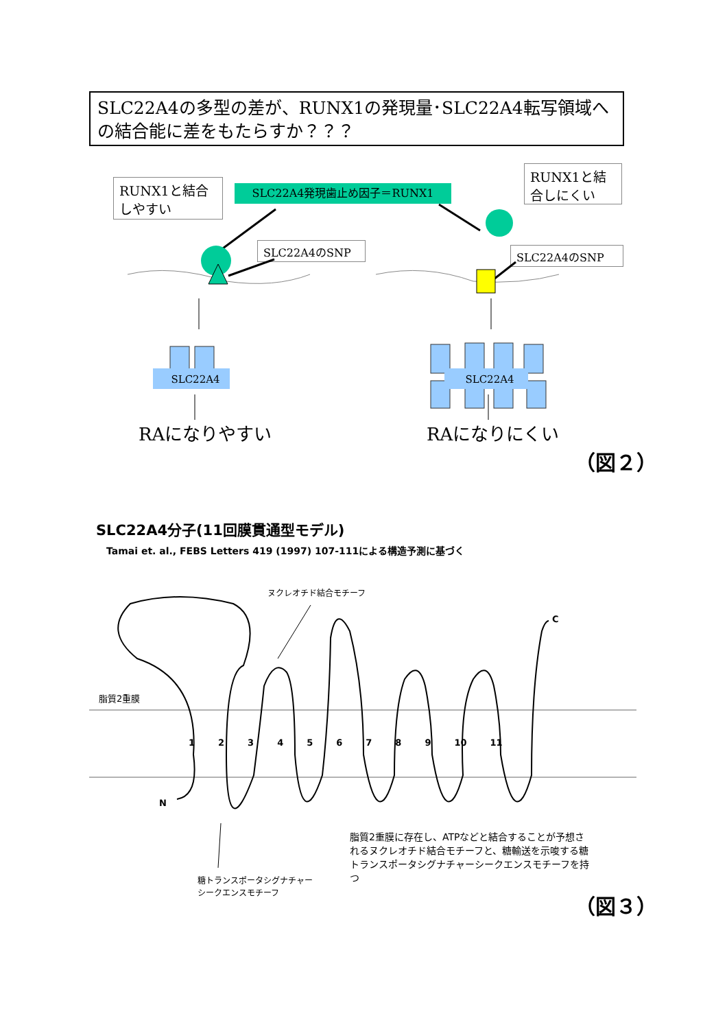SLC22A4の多型の差が、RUNX1の発現量･SLC22A4転写領域への結合能に差をもたらすか？？？
RUNX1と結合しやすい
SLC22A4発現歯止め因子＝RUNX1
RUNX1と結合しにくい
SLC22A4のSNP SLC22A4のSNP
SLC22A4 SLC22A4
RAになりやすい RAになりにくい
（図２）
SLC22A4分子(11回膜貫通型モデル)
Tamai et. al., FEBS Letters 419 (1997) 107-111による構造予測に基づく
ヌクレオチド結合モチーフ
C
脂質2重膜
1 2 3 4 5 6 7 8 9 10 11
N
脂質2重膜に存在し、ATPなどと結合することが予想されるヌクレオチド結合モチーフと、糖輸送を示唆する糖トランスポータシグナチャーシークエンスモチーフを持つ
糖トランスポータシグナチャー
シークエンスモチーフ
（図３）